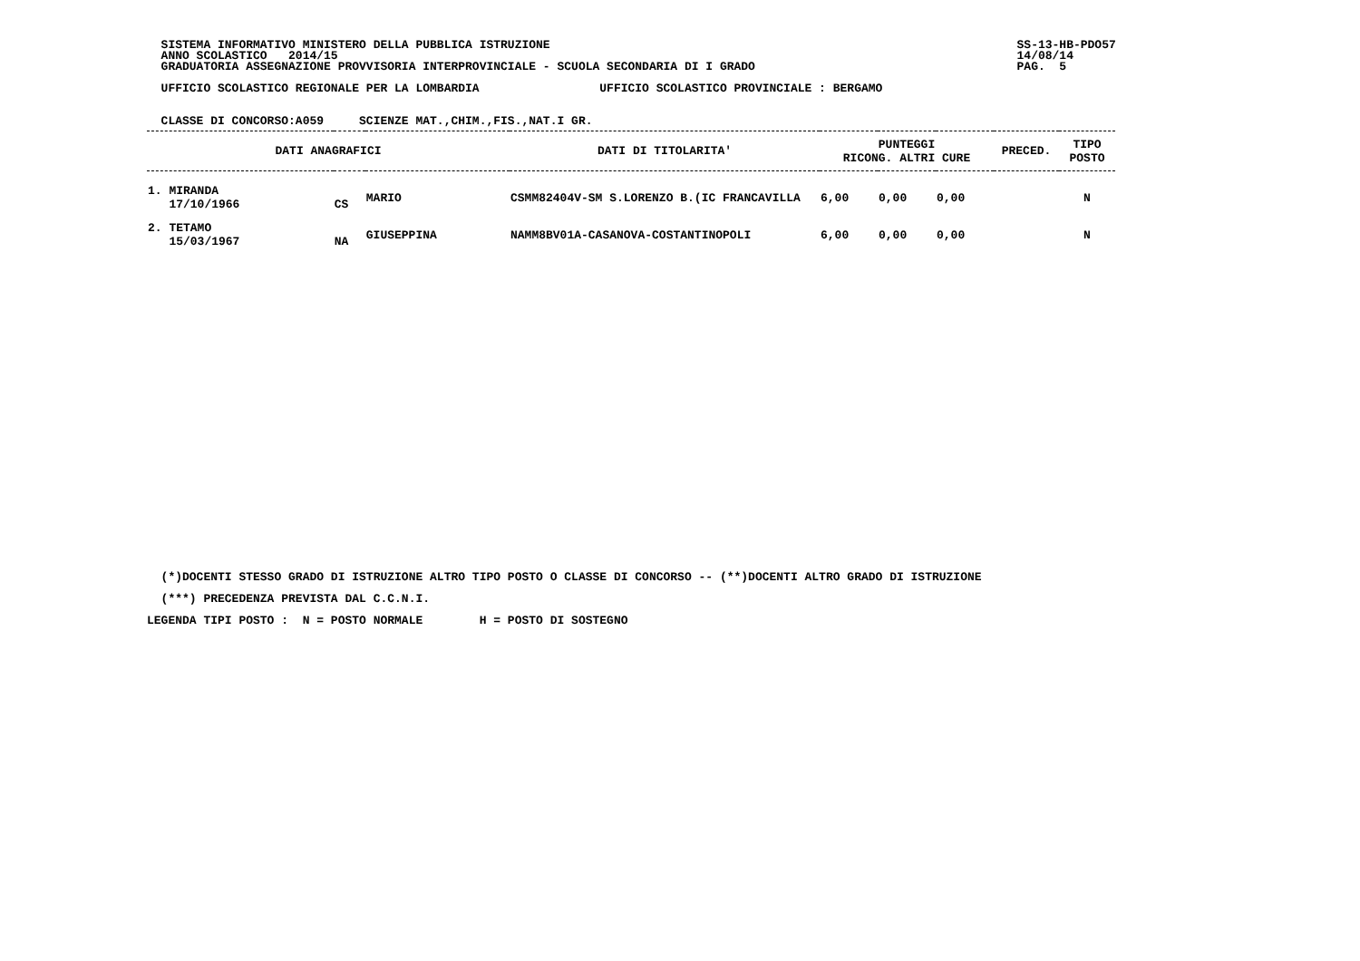SISTEMA INFORMATIVO MINISTERO DELLA PUBBLICA ISTRUZIONE                                                                  SS-13-HB-PDO57
  ANNO SCOLASTICO   2014/15                                                                                                14/08/14
  GRADUATORIA ASSEGNAZIONE PROVVISORIA INTERPROVINCIALE - SCUOLA SECONDARIA DI I GRADO                                     PAG.  5

  UFFICIO SCOLASTICO REGIONALE PER LA LOMBARDIA                 UFFICIO SCOLASTICO PROVINCIALE : BERGAMO


  CLASSE DI CONCORSO:A059     SCIENZE MAT.,CHIM.,FIS.,NAT.I GR.
| DATI ANAGRAFICI | | | DATI DI TITOLARITA' | PUNTEGGI RICONG. ALTRI CURE | | | PRECED. | TIPO POSTO |
| --- | --- | --- | --- | --- | --- | --- | --- | --- |
| 1. MIRANDA 17/10/1966 | CS | MARIO | CSMM82404V-SM S.LORENZO B.(IC FRANCAVILLA | 6,00 | 0,00 | 0,00 | | N |
| 2. TETAMO 15/03/1967 | NA | GIUSEPPINA | NAMM8BV01A-CASANOVA-COSTANTINOPOLI | 6,00 | 0,00 | 0,00 | | N |
  (*)DOCENTI STESSO GRADO DI ISTRUZIONE ALTRO TIPO POSTO O CLASSE DI CONCORSO -- (**)DOCENTI ALTRO GRADO DI ISTRUZIONE
  (***) PRECEDENZA PREVISTA DAL C.C.N.I.
LEGENDA TIPI POSTO :  N = POSTO NORMALE        H = POSTO DI SOSTEGNO